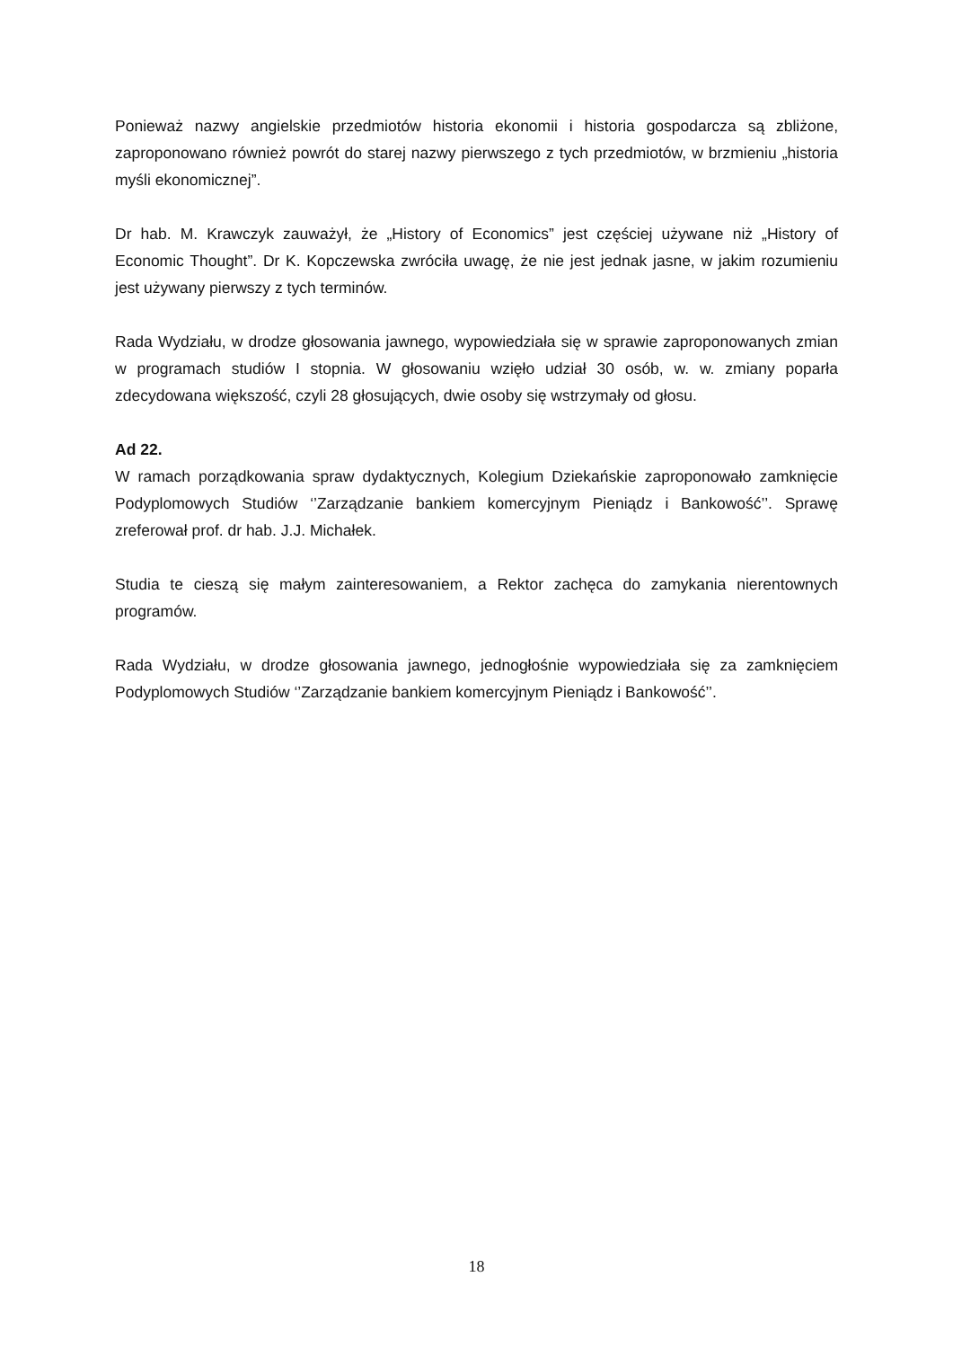Ponieważ nazwy angielskie przedmiotów historia ekonomii i historia gospodarcza są zbliżone, zaproponowano również powrót do starej nazwy pierwszego z tych przedmiotów, w brzmieniu „historia myśli ekonomicznej”.
Dr hab. M. Krawczyk zauważył, że „History of Economics” jest częściej używane niż „History of Economic Thought”. Dr K. Kopczewska zwróciła uwagę, że nie jest jednak jasne, w jakim rozumieniu jest używany pierwszy z tych terminów.
Rada Wydziału, w drodze głosowania jawnego, wypowiedziała się w sprawie zaproponowanych zmian w programach studiów I stopnia. W głosowaniu wzięło udział 30 osób, w. w. zmiany poparła zdecydowana większość, czyli 28 głosujących, dwie osoby się wstrzymały od głosu.
Ad 22.
W ramach porządkowania spraw dydaktycznych, Kolegium Dziekańskie zaproponowało zamknięcie Podyplomowych Studiów ‘’Zarządzanie bankiem komercyjnym Pieniądz i Bankowość’’. Sprawę zreferował prof. dr hab. J.J. Michałek.
Studia te cieszą się małym zainteresowaniem, a Rektor zachęca do zamykania nierentownych programów.
Rada Wydziału, w drodze głosowania jawnego, jednogłośnie wypowiedziała się za zamknięciem Podyplomowych Studiów ‘’Zarządzanie bankiem komercyjnym Pieniądz i Bankowość’’.
18